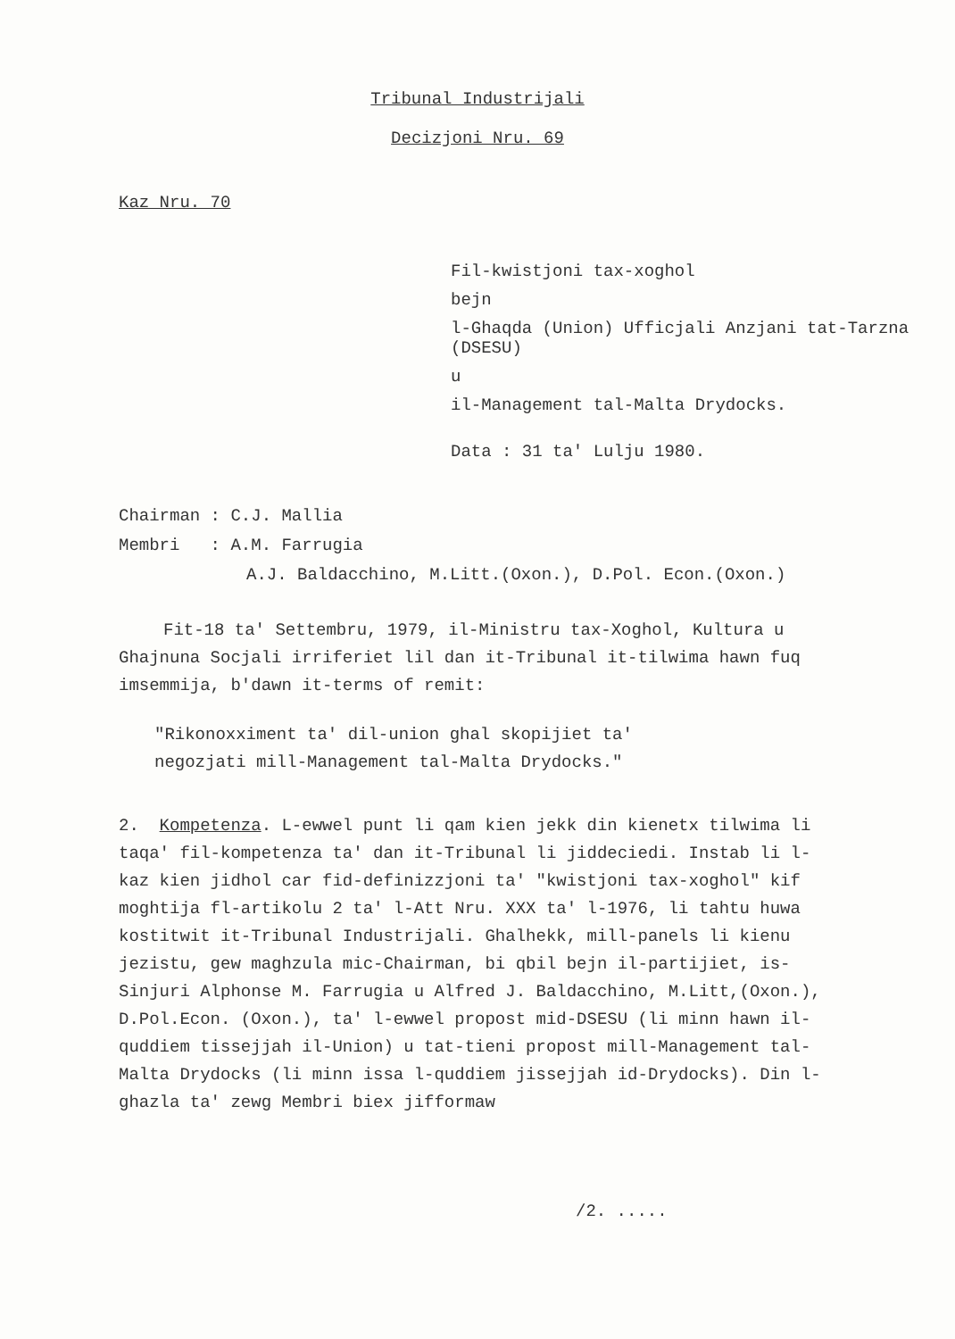Tribunal Industrijali
Decizjoni Nru. 69
Kaz Nru. 70
Fil-kwistjoni tax-xoghol
bejn
l-Ghaqda (Union) Ufficjali Anzjani tat-Tarzna (DSESU)
u
il-Management tal-Malta Drydocks.
Data : 31 ta' Lulju 1980.
Chairman : C.J. Mallia
Membri : A.M. Farrugia
A.J. Baldacchino, M.Litt.(Oxon.), D.Pol. Econ.(Oxon.)
Fit-18 ta' Settembru, 1979, il-Ministru tax-Xoghol, Kultura u Ghajnuna Socjali irriferiet lil dan it-Tribunal it-tilwima hawn fuq imsemmija, b'dawn it-terms of remit:
"Rikonoxximent ta' dil-union ghal skopijiet ta' negozjati mill-Management tal-Malta Drydocks."
2. Kompetenza. L-ewwel punt li qam kien jekk din kienetx tilwima li taqa' fil-kompetenza ta' dan it-Tribunal li jiddeciedi. Instab li l-kaz kien jidhol car fid-definizzjoni ta' "kwistjoni tax-xoghol" kif moghtija fl-artikolu 2 ta' l-Att Nru. XXX ta' l-1976, li tahtu huwa kostitwit it-Tribunal Industrijali. Ghalhekk, mill-panels li kienu jezistu, gew maghzula mic-Chairman, bi qbil bejn il-partijiet, is-Sinjuri Alphonse M. Farrugia u Alfred J. Baldacchino, M.Litt,(Oxon.), D.Pol.Econ. (Oxon.), ta' l-ewwel propost mid-DSESU (li minn hawn il-quddiem tissejjah il-Union) u tat-tieni propost mill-Management tal-Malta Drydocks (li minn issa l-quddiem jissejjah id-Drydocks). Din l-ghazla ta' zewg Membri biex jifformaw
/2. .....